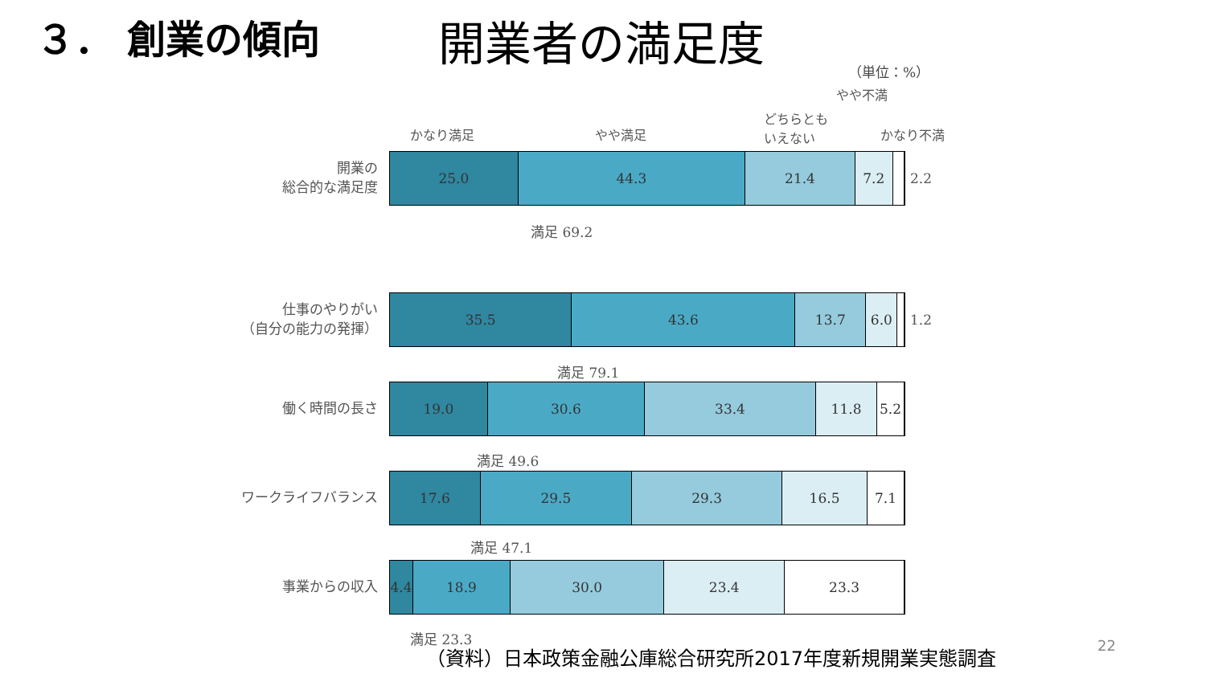３． 創業の傾向
開業者の満足度
（単位：%）
やや不満
かなり満足 やや満足
どちらとも
いえない
かなり不満
開業の
総合的な満足度
25.0 44.3 21.4 7.2
2.2
満足 69.2
仕事のやりがい
（自分の能力の発揮）
35.5 43.6 13.7 6.0
1.2
満足 79.1
働く時間の長さ
19.0 30.6 33.4 11.8 5.2
満足 49.6
ワークライフバランス
17.6 29.5 29.3 16.5 7.1
満足 47.1
事業からの収入
4.4 18.9 30.0 23.4 23.3
満足 23.3
（資料）日本政策金融公庫総合研究所2017年度新規開業実態調査
22